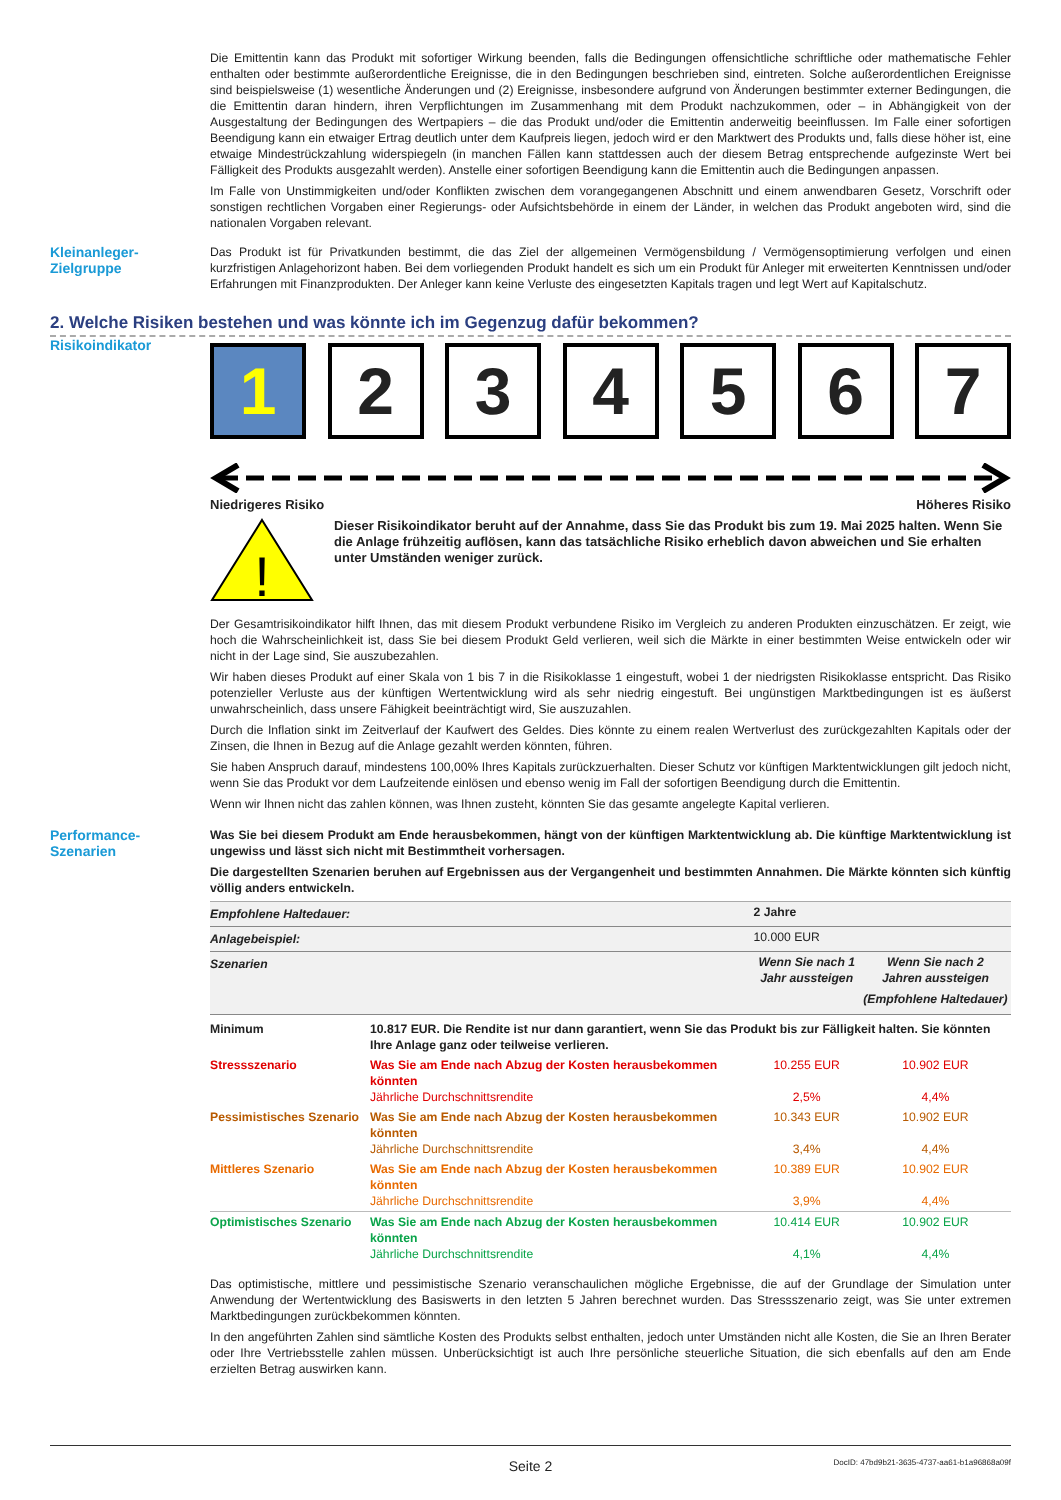Die Emittentin kann das Produkt mit sofortiger Wirkung beenden, falls die Bedingungen offensichtliche schriftliche oder mathematische Fehler enthalten oder bestimmte außerordentliche Ereignisse, die in den Bedingungen beschrieben sind, eintreten. Solche außerordentlichen Ereignisse sind beispielsweise (1) wesentliche Änderungen und (2) Ereignisse, insbesondere aufgrund von Änderungen bestimmter externer Bedingungen, die die Emittentin daran hindern, ihren Verpflichtungen im Zusammenhang mit dem Produkt nachzukommen, oder – in Abhängigkeit von der Ausgestaltung der Bedingungen des Wertpapiers – die das Produkt und/oder die Emittentin anderweitig beeinflussen. Im Falle einer sofortigen Beendigung kann ein etwaiger Ertrag deutlich unter dem Kaufpreis liegen, jedoch wird er den Marktwert des Produkts und, falls diese höher ist, eine etwaige Mindestrückzahlung widerspiegeln (in manchen Fällen kann stattdessen auch der diesem Betrag entsprechende aufgezinste Wert bei Fälligkeit des Produkts ausgezahlt werden). Anstelle einer sofortigen Beendigung kann die Emittentin auch die Bedingungen anpassen.
Im Falle von Unstimmigkeiten und/oder Konflikten zwischen dem vorangegangenen Abschnitt und einem anwendbaren Gesetz, Vorschrift oder sonstigen rechtlichen Vorgaben einer Regierungs- oder Aufsichtsbehörde in einem der Länder, in welchen das Produkt angeboten wird, sind die nationalen Vorgaben relevant.
Kleinanleger-
Zielgruppe
Das Produkt ist für Privatkunden bestimmt, die das Ziel der allgemeinen Vermögensbildung / Vermögensoptimierung verfolgen und einen kurzfristigen Anlagehorizont haben. Bei dem vorliegenden Produkt handelt es sich um ein Produkt für Anleger mit erweiterten Kenntnissen und/oder Erfahrungen mit Finanzprodukten. Der Anleger kann keine Verluste des eingesetzten Kapitals tragen und legt Wert auf Kapitalschutz.
2. Welche Risiken bestehen und was könnte ich im Gegenzug dafür bekommen?
Risikoindikator
1 2 3 4 5 6 7
Niedrigeres Risiko Höheres Risiko
!
Dieser Risikoindikator beruht auf der Annahme, dass Sie das Produkt bis zum 19. Mai 2025 halten. Wenn Sie die Anlage frühzeitig auflösen, kann das tatsächliche Risiko erheblich davon abweichen und Sie erhalten unter Umständen weniger zurück.
Der Gesamtrisikoindikator hilft Ihnen, das mit diesem Produkt verbundene Risiko im Vergleich zu anderen Produkten einzuschätzen. Er zeigt, wie hoch die Wahrscheinlichkeit ist, dass Sie bei diesem Produkt Geld verlieren, weil sich die Märkte in einer bestimmten Weise entwickeln oder wir nicht in der Lage sind, Sie auszubezahlen.
Wir haben dieses Produkt auf einer Skala von 1 bis 7 in die Risikoklasse 1 eingestuft, wobei 1 der niedrigsten Risikoklasse entspricht. Das Risiko potenzieller Verluste aus der künftigen Wertentwicklung wird als sehr niedrig eingestuft. Bei ungünstigen Marktbedingungen ist es äußerst unwahrscheinlich, dass unsere Fähigkeit beeinträchtigt wird, Sie auszuzahlen.
Durch die Inflation sinkt im Zeitverlauf der Kaufwert des Geldes. Dies könnte zu einem realen Wertverlust des zurückgezahlten Kapitals oder der Zinsen, die Ihnen in Bezug auf die Anlage gezahlt werden könnten, führen.
Sie haben Anspruch darauf, mindestens 100,00% Ihres Kapitals zurückzuerhalten. Dieser Schutz vor künftigen Marktentwicklungen gilt jedoch nicht, wenn Sie das Produkt vor dem Laufzeitende einlösen und ebenso wenig im Fall der sofortigen Beendigung durch die Emittentin.
Wenn wir Ihnen nicht das zahlen können, was Ihnen zusteht, könnten Sie das gesamte angelegte Kapital verlieren.
Performance-
Szenarien
Was Sie bei diesem Produkt am Ende herausbekommen, hängt von der künftigen Marktentwicklung ab. Die künftige Marktentwicklung ist ungewiss und lässt sich nicht mit Bestimmtheit vorhersagen.
Die dargestellten Szenarien beruhen auf Ergebnissen aus der Vergangenheit und bestimmten Annahmen. Die Märkte könnten sich künftig völlig anders entwickeln.
| Empfohlene Haltedauer: | | 2 Jahre | |
| Anlagebeispiel: | | 10.000 EUR | |
| Szenarien | | Wenn Sie nach 1 Jahr aussteigen | Wenn Sie nach 2 Jahren aussteigen (Empfohlene Haltedauer) |
| Minimum | 10.817 EUR. Die Rendite ist nur dann garantiert, wenn Sie das Produkt bis zur Fälligkeit halten. Sie könnten Ihre Anlage ganz oder teilweise verlieren. | | |
| Stressszenario | Was Sie am Ende nach Abzug der Kosten herausbekommen könnten Jährliche Durchschnittsrendite | 10.255 EUR 2,5% | 10.902 EUR 4,4% |
| Pessimistisches Szenario | Was Sie am Ende nach Abzug der Kosten herausbekommen könnten Jährliche Durchschnittsrendite | 10.343 EUR 3,4% | 10.902 EUR 4,4% |
| Mittleres Szenario | Was Sie am Ende nach Abzug der Kosten herausbekommen könnten Jährliche Durchschnittsrendite | 10.389 EUR 3,9% | 10.902 EUR 4,4% |
| Optimistisches Szenario | Was Sie am Ende nach Abzug der Kosten herausbekommen könnten Jährliche Durchschnittsrendite | 10.414 EUR 4,1% | 10.902 EUR 4,4% |
Das optimistische, mittlere und pessimistische Szenario veranschaulichen mögliche Ergebnisse, die auf der Grundlage der Simulation unter Anwendung der Wertentwicklung des Basiswerts in den letzten 5 Jahren berechnet wurden. Das Stressszenario zeigt, was Sie unter extremen Marktbedingungen zurückbekommen könnten.
In den angeführten Zahlen sind sämtliche Kosten des Produkts selbst enthalten, jedoch unter Umständen nicht alle Kosten, die Sie an Ihren Berater oder Ihre Vertriebsstelle zahlen müssen. Unberücksichtigt ist auch Ihre persönliche steuerliche Situation, die sich ebenfalls auf den am Ende erzielten Betrag auswirken kann.
Seite 2 DocID: 47bd9b21-3635-4737-aa61-b1a96868a09f